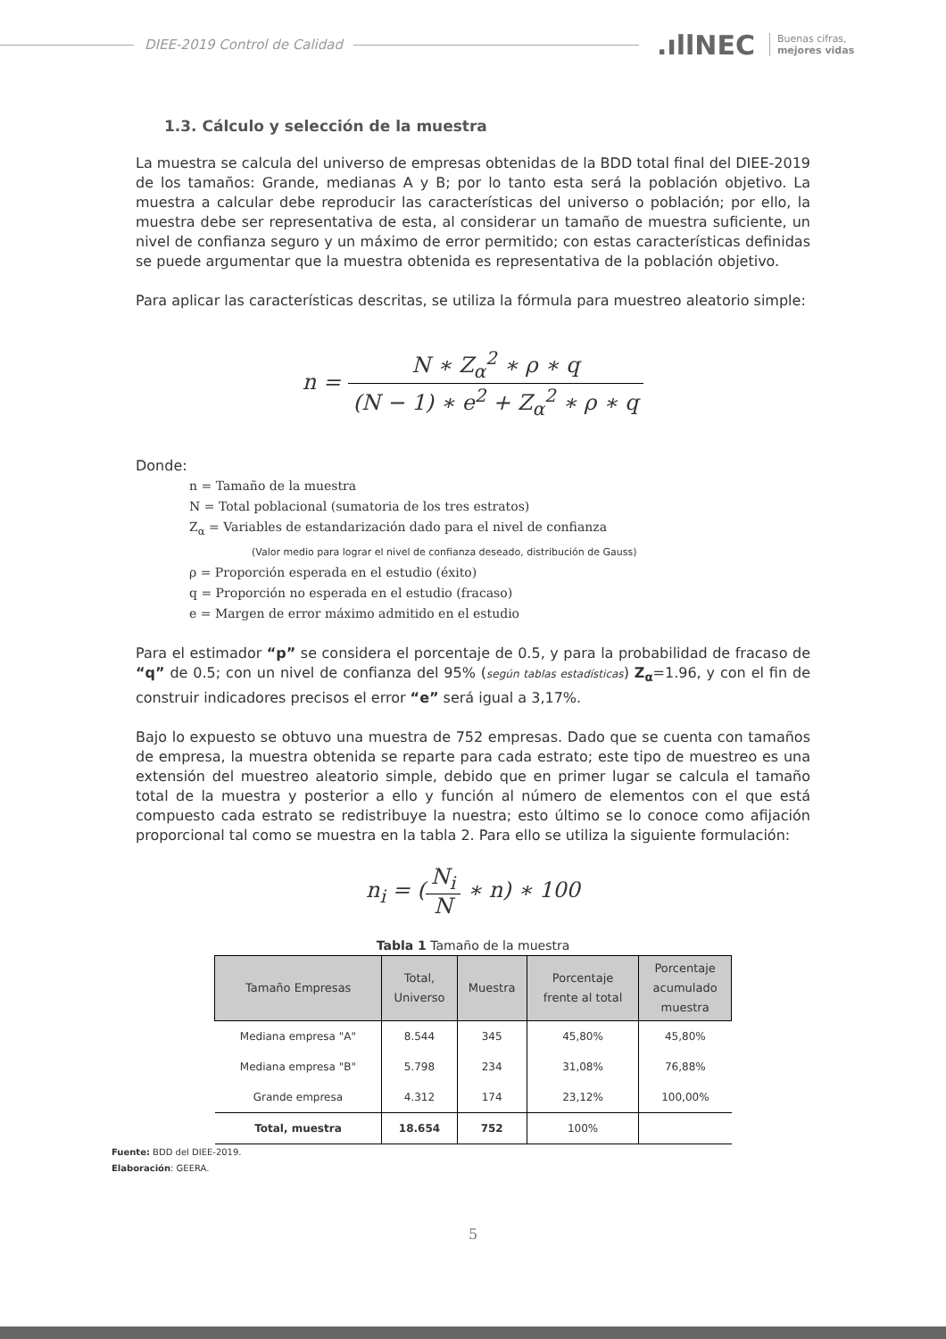DIEE-2019 Control de Calidad
.ıllNEC
Buenas cifras,
mejores vidas
1.3. Cálculo y selección de la muestra
La muestra se calcula del universo de empresas obtenidas de la BDD total final del DIEE-2019 de los tamaños: Grande, medianas A y B; por lo tanto esta será la población objetivo. La muestra a calcular debe reproducir las características del universo o población; por ello, la muestra debe ser representativa de esta, al considerar un tamaño de muestra suficiente, un nivel de confianza seguro y un máximo de error permitido; con estas características definidas se puede argumentar que la muestra obtenida es representativa de la población objetivo.
Para aplicar las características descritas, se utiliza la fórmula para muestreo aleatorio simple:
n = N ∗ Z<sub>α</sub><sup>2</sup> ∗ ρ ∗ q (N − 1) ∗ e<sup>2</sup> + Z<sub>α</sub><sup>2</sup> ∗ ρ ∗ q
Donde:
n = Tamaño de la muestra
N = Total poblacional (sumatoria de los tres estratos)
Z<sub>α</sub> = Variables de estandarización dado para el nivel de confianza
(Valor medio para lograr el nivel de confianza deseado, distribución de Gauss)
ρ = Proporción esperada en el estudio (éxito)
q = Proporción no esperada en el estudio (fracaso)
e = Margen de error máximo admitido en el estudio
Para el estimador “p” se considera el porcentaje de 0.5, y para la probabilidad de fracaso de “q” de 0.5; con un nivel de confianza del 95% (según tablas estadísticas) Z<sub>α</sub>=1.96, y con el fin de construir indicadores precisos el error “e” será igual a 3,17%.
Bajo lo expuesto se obtuvo una muestra de 752 empresas. Dado que se cuenta con tamaños de empresa, la muestra obtenida se reparte para cada estrato; este tipo de muestreo es una extensión del muestreo aleatorio simple, debido que en primer lugar se calcula el tamaño total de la muestra y posterior a ello y función al número de elementos con el que está compuesto cada estrato se redistribuye la nuestra; esto último se lo conoce como afijación proporcional tal como se muestra en la tabla 2. Para ello se utiliza la siguiente formulación:
n<sub>i</sub> = (N<sub>i</sub> N ∗ n) ∗ 100
Tabla 1 Tamaño de la muestra
| Tamaño Empresas | Total, Universo | Muestra | Porcentaje frente al total | Porcentaje acumulado muestra |
| --- | --- | --- | --- | --- |
| Mediana empresa "A" | 8.544 | 345 | 45,80% | 45,80% |
| Mediana empresa "B" | 5.798 | 234 | 31,08% | 76,88% |
| Grande empresa | 4.312 | 174 | 23,12% | 100,00% |
| Total, muestra | 18.654 | 752 | 100% | |
Fuente: BDD del DIEE-2019.
Elaboración: GEERA.
5